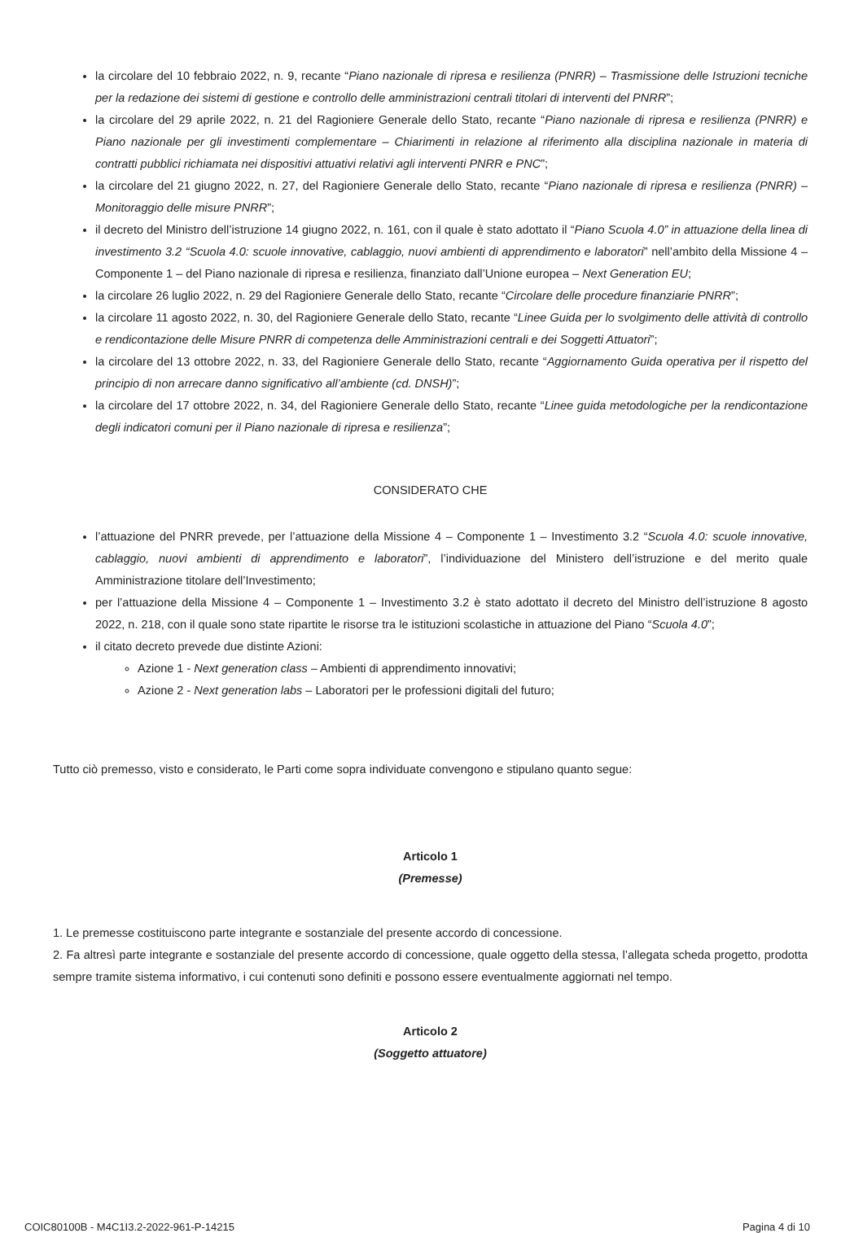la circolare del 10 febbraio 2022, n. 9, recante “Piano nazionale di ripresa e resilienza (PNRR) – Trasmissione delle Istruzioni tecniche per la redazione dei sistemi di gestione e controllo delle amministrazioni centrali titolari di interventi del PNRR”;
la circolare del 29 aprile 2022, n. 21 del Ragioniere Generale dello Stato, recante “Piano nazionale di ripresa e resilienza (PNRR) e Piano nazionale per gli investimenti complementare – Chiarimenti in relazione al riferimento alla disciplina nazionale in materia di contratti pubblici richiamata nei dispositivi attuativi relativi agli interventi PNRR e PNC”;
la circolare del 21 giugno 2022, n. 27, del Ragioniere Generale dello Stato, recante “Piano nazionale di ripresa e resilienza (PNRR) – Monitoraggio delle misure PNRR”;
il decreto del Ministro dell’istruzione 14 giugno 2022, n. 161, con il quale è stato adottato il “Piano Scuola 4.0” in attuazione della linea di investimento 3.2 “Scuola 4.0: scuole innovative, cablaggio, nuovi ambienti di apprendimento e laboratori” nell’ambito della Missione 4 – Componente 1 – del Piano nazionale di ripresa e resilienza, finanziato dall’Unione europea – Next Generation EU;
la circolare 26 luglio 2022, n. 29 del Ragioniere Generale dello Stato, recante “Circolare delle procedure finanziarie PNRR”;
la circolare 11 agosto 2022, n. 30, del Ragioniere Generale dello Stato, recante “Linee Guida per lo svolgimento delle attività di controllo e rendicontazione delle Misure PNRR di competenza delle Amministrazioni centrali e dei Soggetti Attuatori”;
la circolare del 13 ottobre 2022, n. 33, del Ragioniere Generale dello Stato, recante “Aggiornamento Guida operativa per il rispetto del principio di non arrecare danno significativo all’ambiente (cd. DNSH)”;
la circolare del 17 ottobre 2022, n. 34, del Ragioniere Generale dello Stato, recante “Linee guida metodologiche per la rendicontazione degli indicatori comuni per il Piano nazionale di ripresa e resilienza”;
CONSIDERATO CHE
l’attuazione del PNRR prevede, per l’attuazione della Missione 4 – Componente 1 – Investimento 3.2 “Scuola 4.0: scuole innovative, cablaggio, nuovi ambienti di apprendimento e laboratori”, l’individuazione del Ministero dell’istruzione e del merito quale Amministrazione titolare dell’Investimento;
per l’attuazione della Missione 4 – Componente 1 – Investimento 3.2 è stato adottato il decreto del Ministro dell’istruzione 8 agosto 2022, n. 218, con il quale sono state ripartite le risorse tra le istituzioni scolastiche in attuazione del Piano “Scuola 4.0”;
il citato decreto prevede due distinte Azioni:
Azione 1 - Next generation class – Ambienti di apprendimento innovativi;
Azione 2 - Next generation labs – Laboratori per le professioni digitali del futuro;
Tutto ciò premesso, visto e considerato, le Parti come sopra individuate convengono e stipulano quanto segue:
Articolo 1
(Premesse)
1. Le premesse costituiscono parte integrante e sostanziale del presente accordo di concessione.
2. Fa altresì parte integrante e sostanziale del presente accordo di concessione, quale oggetto della stessa, l’allegata scheda progetto, prodotta sempre tramite sistema informativo, i cui contenuti sono definiti e possono essere eventualmente aggiornati nel tempo.
Articolo 2
(Soggetto attuatore)
COIC80100B - M4C1I3.2-2022-961-P-14215 Pagina 4 di 10